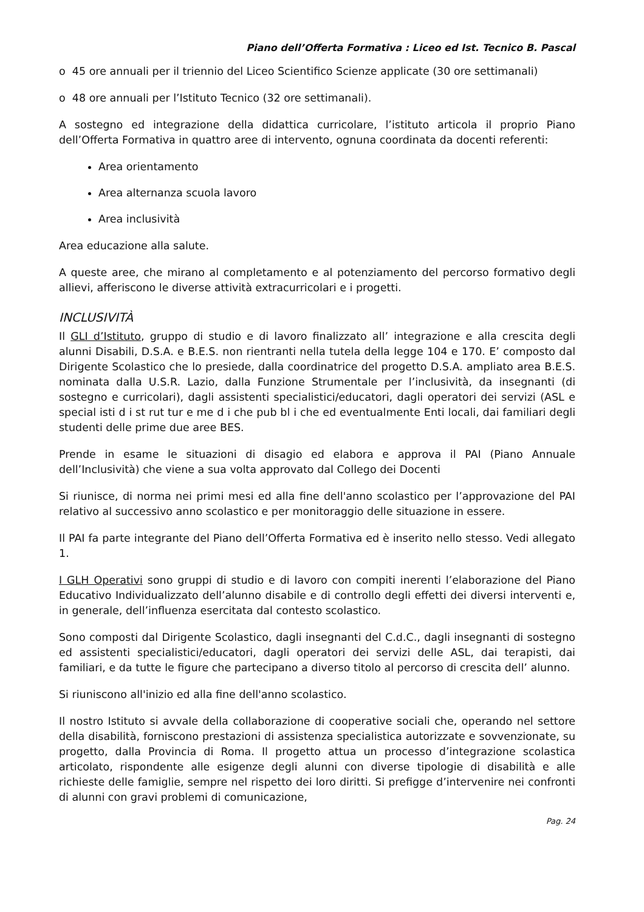Piano dell’Offerta Formativa : Liceo ed Ist. Tecnico B. Pascal
o 45 ore annuali per il triennio del Liceo Scientifico Scienze applicate (30 ore settimanali)
o 48 ore annuali per l’Istituto Tecnico (32 ore settimanali).
A sostegno ed integrazione della didattica curricolare, l’istituto articola il proprio Piano dell’Offerta Formativa in quattro aree di intervento, ognuna coordinata da docenti referenti:
Area orientamento
Area alternanza scuola lavoro
Area inclusività
Area educazione alla salute.
A queste aree, che mirano al completamento e al potenziamento del percorso formativo degli allievi, afferiscono le diverse attività extracurricolari e i progetti.
INCLUSIVITÀ
Il GLI d’Istituto, gruppo di studio e di lavoro finalizzato all’ integrazione e alla crescita degli alunni Disabili, D.S.A. e B.E.S. non rientranti nella tutela della legge 104 e 170. E’ composto dal Dirigente Scolastico che lo presiede, dalla coordinatrice del progetto D.S.A. ampliato area B.E.S. nominata dalla U.S.R. Lazio, dalla Funzione Strumentale per l’inclusività, da insegnanti (di sostegno e curricolari), dagli assistenti specialistici/educatori, dagli operatori dei servizi (ASL e special isti d i st rut tur e me d i che pub bl i che ed eventualmente Enti locali, dai familiari degli studenti delle prime due aree BES.
Prende in esame le situazioni di disagio ed elabora e approva il PAI (Piano Annuale dell’Inclusività) che viene a sua volta approvato dal Collego dei Docenti
Si riunisce, di norma nei primi mesi ed alla fine dell'anno scolastico per l’approvazione del PAI relativo al successivo anno scolastico e per monitoraggio delle situazione in essere.
Il PAI fa parte integrante del Piano dell’Offerta Formativa ed è inserito nello stesso. Vedi allegato 1.
I GLH Operativi sono gruppi di studio e di lavoro con compiti inerenti l’elaborazione del Piano Educativo Individualizzato dell’alunno disabile e di controllo degli effetti dei diversi interventi e, in generale, dell’influenza esercitata dal contesto scolastico.
Sono composti dal Dirigente Scolastico, dagli insegnanti del C.d.C., dagli insegnanti di sostegno ed assistenti specialistici/educatori, dagli operatori dei servizi delle ASL, dai terapisti, dai familiari, e da tutte le figure che partecipano a diverso titolo al percorso di crescita dell’ alunno.
Si riuniscono all'inizio ed alla fine dell'anno scolastico.
Il nostro Istituto si avvale della collaborazione di cooperative sociali che, operando nel settore della disabilità, forniscono prestazioni di assistenza specialistica autorizzate e sovvenzionate, su progetto, dalla Provincia di Roma. Il progetto attua un processo d’integrazione scolastica articolato, rispondente alle esigenze degli alunni con diverse tipologie di disabilità e alle richieste delle famiglie, sempre nel rispetto dei loro diritti. Si prefigge d’intervenire nei confronti di alunni con gravi problemi di comunicazione,
Pag. 24